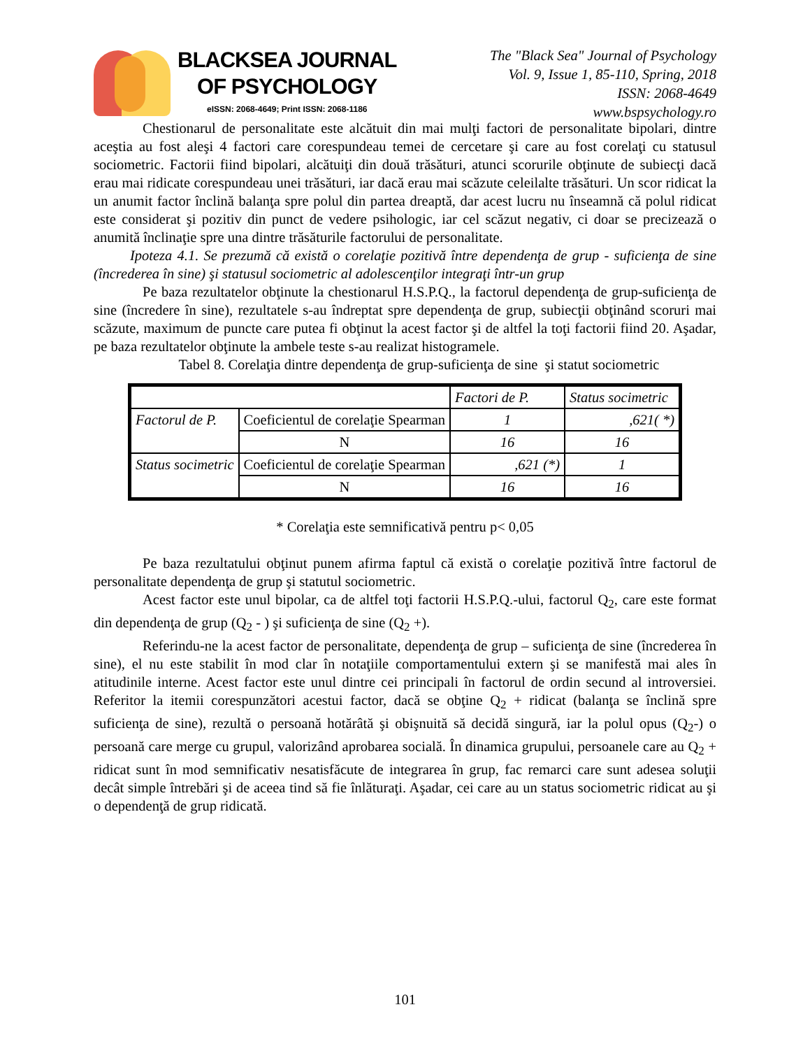BLACKSEA JOURNAL
OF PSYCHOLOGY
eISSN: 2068-4649; Print ISSN: 2068-1186
The "Black Sea" Journal of Psychology
Vol. 9, Issue 1, 85-110, Spring, 2018
ISSN: 2068-4649
www.bspsychology.ro
Chestionarul de personalitate este alcătuit din mai mulţi factori de personalitate bipolari, dintre aceştia au fost aleşi 4 factori care corespundeau temei de cercetare şi care au fost corelaţi cu statusul sociometric. Factorii fiind bipolari, alcătuiţi din două trăsături, atunci scorurile obţinute de subiecţi dacă erau mai ridicate corespundeau unei trăsături, iar dacă erau mai scăzute celeilalte trăsături. Un scor ridicat la un anumit factor înclină balanţa spre polul din partea dreaptă, dar acest lucru nu înseamnă că polul ridicat este considerat şi pozitiv din punct de vedere psihologic, iar cel scăzut negativ, ci doar se precizează o anumită înclinaţie spre una dintre trăsăturile factorului de personalitate.
Ipoteza 4.1. Se prezumă că există o corelaţie pozitivă între dependenţa de grup - suficienţa de sine (încrederea în sine) şi statusul sociometric al adolescenţilor integraţi într-un grup
Pe baza rezultatelor obţinute la chestionarul H.S.P.Q., la factorul dependenţa de grup-suficienţa de sine (încredere în sine), rezultatele s-au îndreptat spre dependenţa de grup, subiecţii obţinând scoruri mai scăzute, maximum de puncte care putea fi obţinut la acest factor şi de altfel la toţi factorii fiind 20. Aşadar, pe baza rezultatelor obţinute la ambele teste s-au realizat histogramele.
Tabel 8. Corelaţia dintre dependenţa de grup-suficienţa de sine şi statut sociometric
| | | Factori de P. | Status socimetric |
| Factorul de P. | Coeficientul de corelaţie Spearman | 1 | ,621( *) |
| | N | 16 | 16 |
| Status socimetric | Coeficientul de corelaţie Spearman | ,621 (*) | 1 |
| | N | 16 | 16 |
* Corelaţia este semnificativă pentru p< 0,05
Pe baza rezultatului obţinut punem afirma faptul că există o corelaţie pozitivă între factorul de personalitate dependenţa de grup şi statutul sociometric.
Acest factor este unul bipolar, ca de altfel toţi factorii H.S.P.Q.-ului, factorul Q<sub>2</sub>, care este format din dependenţa de grup (Q<sub>2</sub> - ) şi suficienţa de sine (Q<sub>2</sub> +).
Referindu-ne la acest factor de personalitate, dependenţa de grup – suficienţa de sine (încrederea în sine), el nu este stabilit în mod clar în notaţiile comportamentului extern şi se manifestă mai ales în atitudinile interne. Acest factor este unul dintre cei principali în factorul de ordin secund al introversiei. Referitor la itemii corespunzători acestui factor, dacă se obţine Q<sub>2</sub> + ridicat (balanţa se înclină spre suficienţa de sine), rezultă o persoană hotărâtă şi obişnuită să decidă singură, iar la polul opus (Q<sub>2</sub>-) o persoană care merge cu grupul, valorizând aprobarea socială. În dinamica grupului, persoanele care au Q<sub>2</sub> + ridicat sunt în mod semnificativ nesatisfăcute de integrarea în grup, fac remarci care sunt adesea soluţii decât simple întrebări şi de aceea tind să fie înlăturaţi. Aşadar, cei care au un status sociometric ridicat au şi o dependenţă de grup ridicată.
101